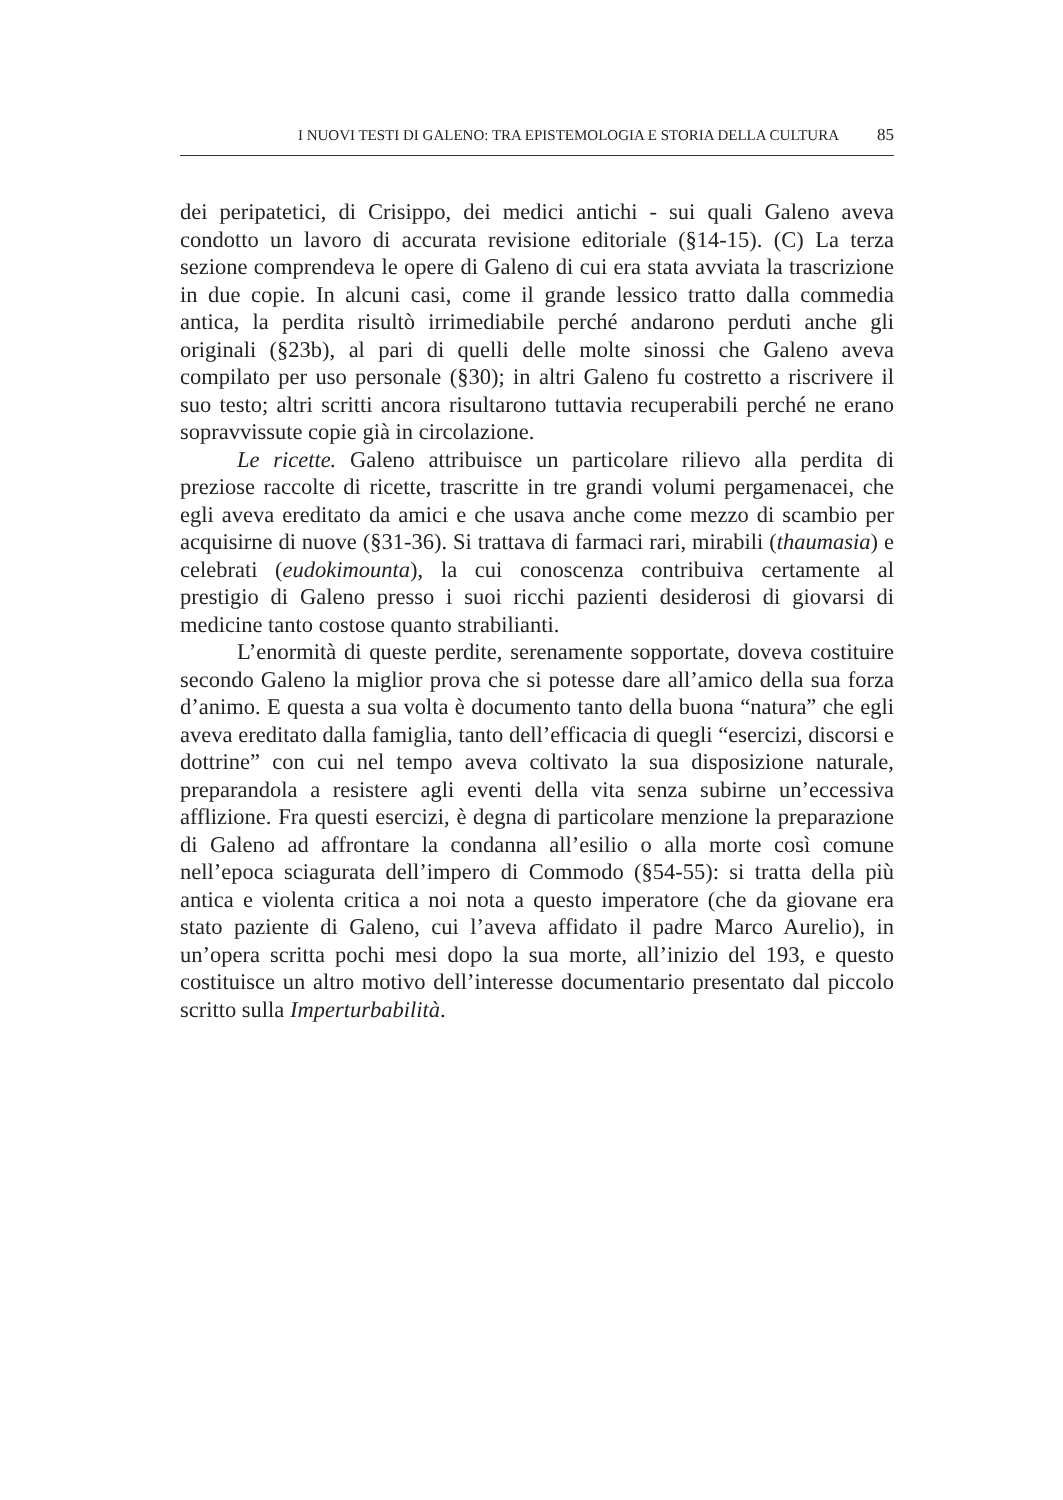I NUOVI TESTI DI GALENO: TRA EPISTEMOLOGIA E STORIA DELLA CULTURA 85
dei peripatetici, di Crisippo, dei medici antichi - sui quali Galeno aveva condotto un lavoro di accurata revisione editoriale (§14-15). (C) La terza sezione comprendeva le opere di Galeno di cui era stata avviata la trascrizione in due copie. In alcuni casi, come il grande lessico tratto dalla commedia antica, la perdita risultò irrimediabile perché andarono perduti anche gli originali (§23b), al pari di quelli delle molte sinossi che Galeno aveva compilato per uso personale (§30); in altri Galeno fu costretto a riscrivere il suo testo; altri scritti ancora risultarono tuttavia recuperabili perché ne erano sopravvissute copie già in circolazione.
Le ricette. Galeno attribuisce un particolare rilievo alla perdita di preziose raccolte di ricette, trascritte in tre grandi volumi pergamenacei, che egli aveva ereditato da amici e che usava anche come mezzo di scambio per acquisirne di nuove (§31-36). Si trattava di farmaci rari, mirabili (thaumasia) e celebrati (eudokimounta), la cui conoscenza contribuiva certamente al prestigio di Galeno presso i suoi ricchi pazienti desiderosi di giovarsi di medicine tanto costose quanto strabilianti.
L’enormità di queste perdite, serenamente sopportate, doveva costituire secondo Galeno la miglior prova che si potesse dare all’amico della sua forza d’animo. E questa a sua volta è documento tanto della buona “natura” che egli aveva ereditato dalla famiglia, tanto dell’efficacia di quegli “esercizi, discorsi e dottrine” con cui nel tempo aveva coltivato la sua disposizione naturale, preparandola a resistere agli eventi della vita senza subirne un’eccessiva afflizione. Fra questi esercizi, è degna di particolare menzione la preparazione di Galeno ad affrontare la condanna all’esilio o alla morte così comune nell’epoca sciagurata dell’impero di Commodo (§54-55): si tratta della più antica e violenta critica a noi nota a questo imperatore (che da giovane era stato paziente di Galeno, cui l’aveva affidato il padre Marco Aurelio), in un’opera scritta pochi mesi dopo la sua morte, all’inizio del 193, e questo costituisce un altro motivo dell’interesse documentario presentato dal piccolo scritto sulla Imperturbabilità.